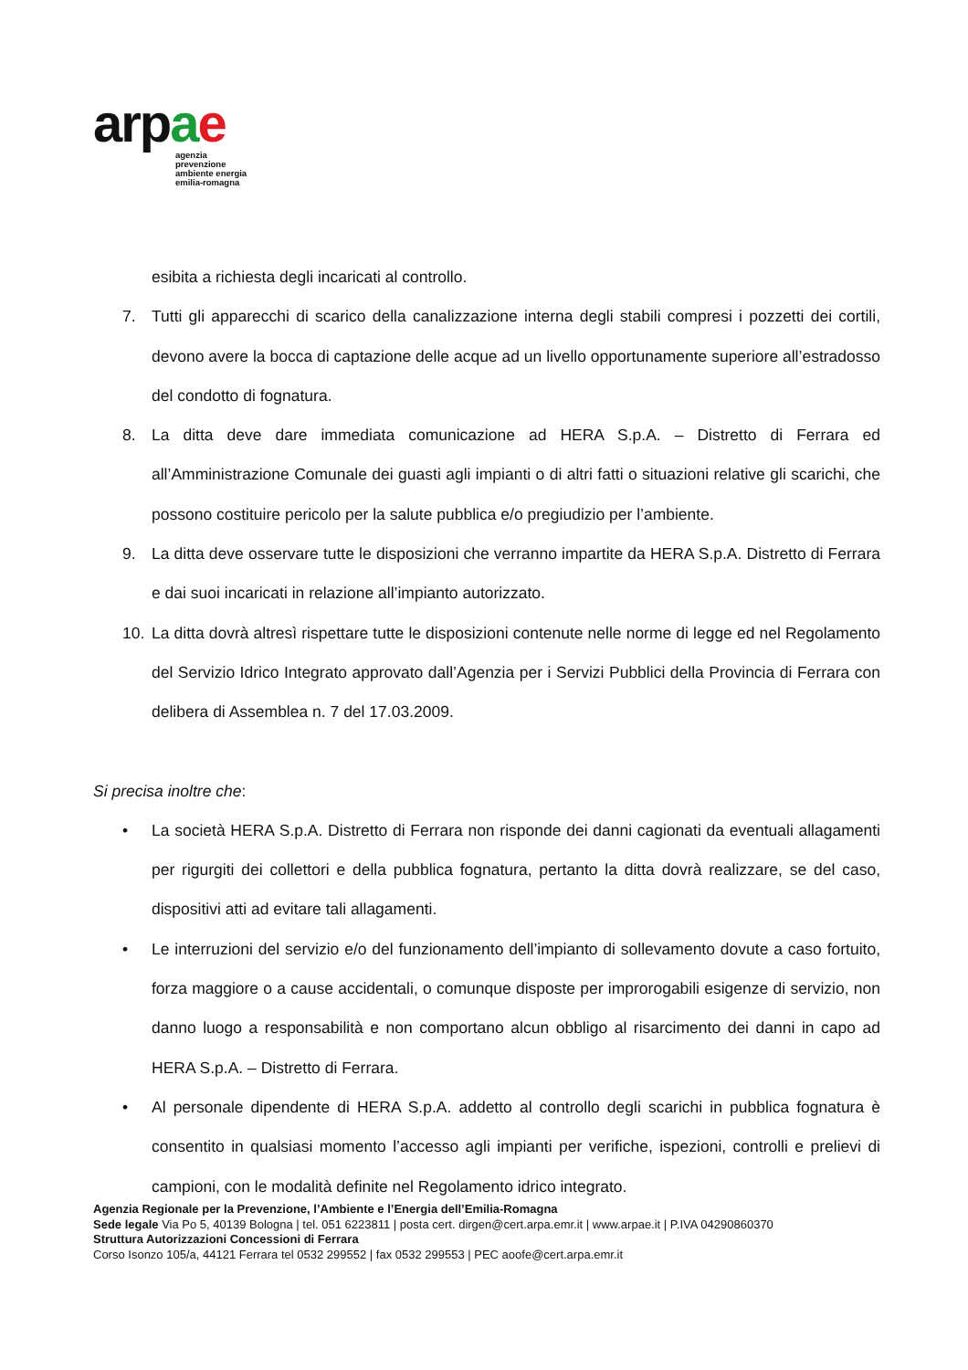ar pae
agenzia
prevenzione
ambiente energia
emilia-romagna
esibita a richiesta degli incaricati al controllo.
7. Tutti gli apparecchi di scarico della canalizzazione interna degli stabili compresi i pozzetti dei cortili, devono avere la bocca di captazione delle acque ad un livello opportunamente superiore all’estradosso del condotto di fognatura.
8. La ditta deve dare immediata comunicazione ad HERA S.p.A. – Distretto di Ferrara ed all’Amministrazione Comunale dei guasti agli impianti o di altri fatti o situazioni relative gli scarichi, che possono costituire pericolo per la salute pubblica e/o pregiudizio per l’ambiente.
9. La ditta deve osservare tutte le disposizioni che verranno impartite da HERA S.p.A. Distretto di Ferrara e dai suoi incaricati in relazione all’impianto autorizzato.
10. La ditta dovrà altresì rispettare tutte le disposizioni contenute nelle norme di legge ed nel Regolamento del Servizio Idrico Integrato approvato dall’Agenzia per i Servizi Pubblici della Provincia di Ferrara con delibera di Assemblea n. 7 del 17.03.2009.
Si precisa inoltre che:
• La società HERA S.p.A. Distretto di Ferrara non risponde dei danni cagionati da eventuali allagamenti per rigurgiti dei collettori e della pubblica fognatura, pertanto la ditta dovrà realizzare, se del caso, dispositivi atti ad evitare tali allagamenti.
• Le interruzioni del servizio e/o del funzionamento dell’impianto di sollevamento dovute a caso fortuito, forza maggiore o a cause accidentali, o comunque disposte per improrogabili esigenze di servizio, non danno luogo a responsabilità e non comportano alcun obbligo al risarcimento dei danni in capo ad HERA S.p.A. – Distretto di Ferrara.
• Al personale dipendente di HERA S.p.A. addetto al controllo degli scarichi in pubblica fognatura è consentito in qualsiasi momento l’accesso agli impianti per verifiche, ispezioni, controlli e prelievi di campioni, con le modalità definite nel Regolamento idrico integrato.
Agenzia Regionale per la Prevenzione, l’Ambiente e l’Energia dell’Emilia-Romagna
Sede legale Via Po 5, 40139 Bologna | tel. 051 6223811 | posta cert. dirgen@cert.arpa.emr.it | www.arpae.it | P.IVA 04290860370
Struttura Autorizzazioni Concessioni di Ferrara
Corso Isonzo 105/a, 44121 Ferrara tel 0532 299552 | fax 0532 299553 | PEC aoofe@cert.arpa.emr.it